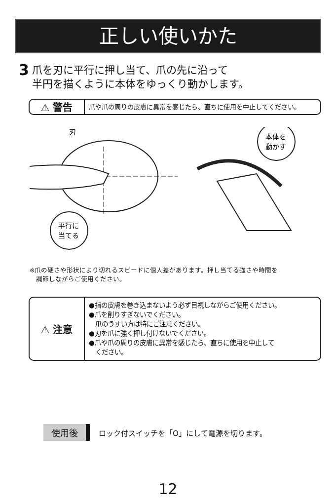正しい使いかた
3
爪を刃に平行に押し当て、爪の先に沿って
半円を描くように本体をゆっくり動かします。
⚠ 警告
爪や爪の周りの皮膚に異常を感じたら、直ちに使用を中止してください。
刃
平行に
当てる
本体を
動かす
※爪の硬さや形状により切れるスピードに個人差があります。押し当てる強さや時間を
　調節しながらご使用ください。
⚠ 注意
●指の皮膚を巻き込まないよう必ず目視しながらご使用ください。
●爪を削りすぎないでください。
　爪のうすい方は特にご注意ください。
●刃を爪に強く押し付けないでください。
●爪や爪の周りの皮膚に異常を感じたら、直ちに使用を中止して
　ください。
使用後 ロック付スイッチを「O」にして電源を切ります。
12